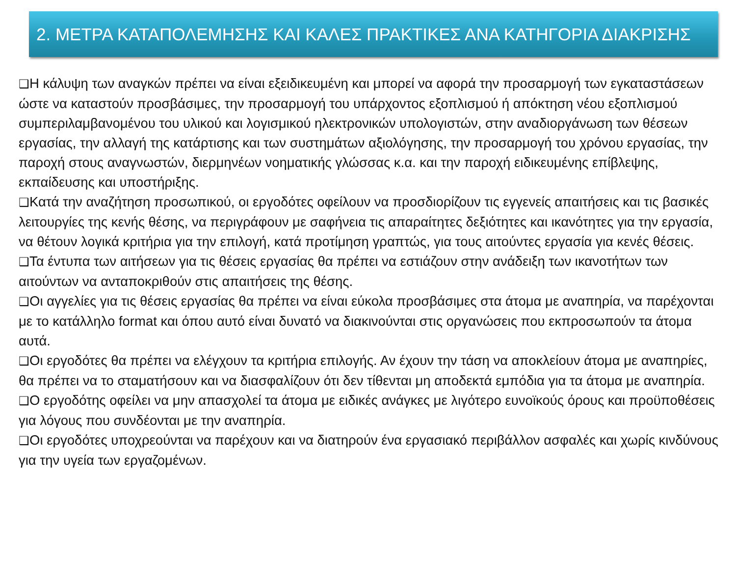2. ΜΕΤΡΑ ΚΑΤΑΠΟΛΕΜΗΣΗΣ ΚΑΙ ΚΑΛΕΣ ΠΡΑΚΤΙΚΕΣ ΑΝΑ ΚΑΤΗΓΟΡΙΑ ΔΙΑΚΡΙΣΗΣ
❑Η κάλυψη των αναγκών πρέπει να είναι εξειδικευμένη και μπορεί να αφορά την προσαρμογή των εγκαταστάσεων ώστε να καταστούν προσβάσιμες, την προσαρμογή του υπάρχοντος εξοπλισμού ή απόκτηση νέου εξοπλισμού συμπεριλαμβανομένου του υλικού και λογισμικού ηλεκτρονικών υπολογιστών, στην αναδιοργάνωση των θέσεων εργασίας, την αλλαγή της κατάρτισης και των συστημάτων αξιολόγησης, την προσαρμογή του χρόνου εργασίας, την παροχή στους αναγνωστών, διερμηνέων νοηματικής γλώσσας κ.α. και την παροχή ειδικευμένης επίβλεψης, εκπαίδευσης και υποστήριξης.
❑Κατά την αναζήτηση προσωπικού, οι εργοδότες οφείλουν να προσδιορίζουν τις εγγενείς απαιτήσεις και τις βασικές λειτουργίες της κενής θέσης, να περιγράφουν με σαφήνεια τις απαραίτητες δεξιότητες και ικανότητες για την εργασία, να θέτουν λογικά κριτήρια για την επιλογή, κατά προτίμηση γραπτώς, για τους αιτούντες εργασία για κενές θέσεις.
❑Τα έντυπα των αιτήσεων για τις θέσεις εργασίας θα πρέπει να εστιάζουν στην ανάδειξη των ικανοτήτων των αιτούντων να ανταποκριθούν στις απαιτήσεις της θέσης.
❑Οι αγγελίες για τις θέσεις εργασίας θα πρέπει να είναι εύκολα προσβάσιμες στα άτομα με αναπηρία, να παρέχονται με το κατάλληλο format και όπου αυτό είναι δυνατό να διακινούνται στις οργανώσεις που εκπροσωπούν τα άτομα αυτά.
❑Οι εργοδότες θα πρέπει να ελέγχουν τα κριτήρια επιλογής. Αν έχουν την τάση να αποκλείουν άτομα με αναπηρίες, θα πρέπει να το σταματήσουν και να διασφαλίζουν ότι δεν τίθενται μη αποδεκτά εμπόδια για τα άτομα με αναπηρία.
❑Ο εργοδότης οφείλει να μην απασχολεί τα άτομα με ειδικές ανάγκες με λιγότερο ευνοϊκούς όρους και προϋποθέσεις για λόγους που συνδέονται με την αναπηρία.
❑Οι εργοδότες υποχρεούνται να παρέχουν και να διατηρούν ένα εργασιακό περιβάλλον ασφαλές και χωρίς κινδύνους για την υγεία των εργαζομένων.